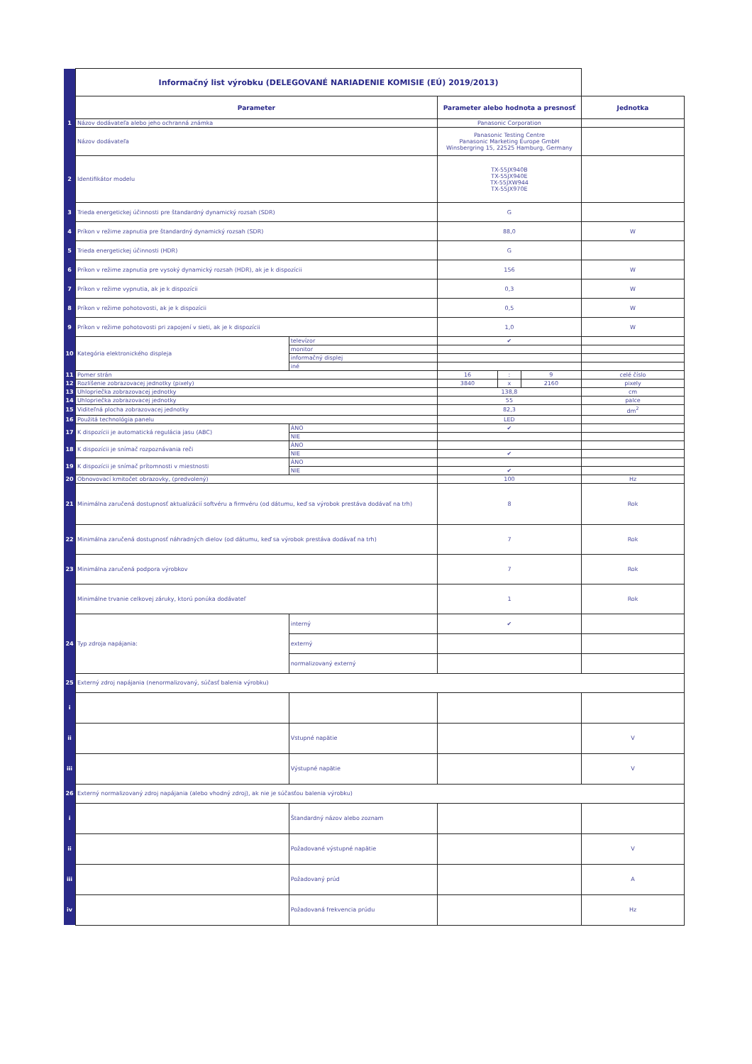| | Informačný list výrobku (DELEGOVANÉ NARIADENIE KOMISIE (EÚ) 2019/2013) | | | | | |
| | Parameter | | Parameter alebo hodnota a presnosť | | | Jednotka |
| 1 | Názov dodávateľa alebo jeho ochranná známka | | Panasonic Corporation | | | |
| | Názov dodávateľa | | Panasonic Testing Centre Panasonic Marketing Europe GmbH Winsbergring 15, 22525 Hamburg, Germany | | | |
| 2 | Identifikátor modelu | | TX-55JX940B TX-55JX940E TX-55JXW944 TX-55JX970E | | | |
| 3 | Trieda energetickej účinnosti pre štandardný dynamický rozsah (SDR) | | G | | | |
| 4 | Príkon v režime zapnutia pre štandardný dynamický rozsah (SDR) | | 88,0 | | | W |
| 5 | Trieda energetickej účinnosti (HDR) | | G | | | |
| 6 | Príkon v režime zapnutia pre vysoký dynamický rozsah (HDR), ak je k dispozícii | | 156 | | | W |
| 7 | Príkon v režime vypnutia, ak je k dispozícii | | 0,3 | | | W |
| 8 | Príkon v režime pohotovosti, ak je k dispozícii | | 0,5 | | | W |
| 9 | Príkon v režime pohotovosti pri zapojení v sieti, ak je k dispozícii | | 1,0 | | | W |
| 10 | Kategória elektronického displeja | televízor | ✔ | | | |
| | | monitor | | | | |
| | | informačný displej | | | | |
| | | iné | | | | |
| 11 | Pomer strán | | 16 | : | 9 | celé číslo |
| 12 | Rozlíšenie zobrazovacej jednotky (pixely) | | 3840 | x | 2160 | pixely |
| 13 | Uhlopriečka zobrazovacej jednotky | | 138,8 | | | cm |
| 14 | Uhlopriečka zobrazovacej jednotky | | 55 | | | palce |
| 15 | Viditeľná plocha zobrazovacej jednotky | | 82,3 | | | dm<sup>2</sup> |
| 16 | Použitá technológia panelu | | LED | | | |
| 17 | K dispozícii je automatická regulácia jasu (ABC) | ÁNO | ✔ | | | |
| | | NIE | | | | |
| 18 | K dispozícii je snímač rozpoznávania reči | ÁNO | | | | |
| | | NIE | ✔ | | | |
| 19 | K dispozícii je snímač prítomnosti v miestnosti | ÁNO | | | | |
| | | NIE | ✔ | | | |
| 20 | Obnovovací kmitočet obrazovky, (predvolený) | | 100 | | | Hz |
| 21 | Minimálna zaručená dostupnosť aktualizácií softvéru a firmvéru (od dátumu, keď sa výrobok prestáva dodávať na trh) | | 8 | | | Rok |
| 22 | Minimálna zaručená dostupnosť náhradných dielov (od dátumu, keď sa výrobok prestáva dodávať na trh) | | 7 | | | Rok |
| 23 | Minimálna zaručená podpora výrobkov | | 7 | | | Rok |
| | Minimálne trvanie celkovej záruky, ktorú ponúka dodávateľ | | 1 | | | Rok |
| 24 | Typ zdroja napájania: | interný | ✔ | | | |
| | | externý | | | | |
| | | normalizovaný externý | | | | |
| 25 | Externý zdroj napájania (nenormalizovaný, súčasť balenia výrobku) | | | | | |
| i | | | | | | |
| ii | | Vstupné napätie | | | | V |
| iii | | Výstupné napätie | | | | V |
| 26 | Externý normalizovaný zdroj napájania (alebo vhodný zdroj), ak nie je súčasťou balenia výrobku) | | | | | |
| i | | Štandardný názov alebo zoznam | | | | |
| ii | | Požadované výstupné napätie | | | | V |
| iii | | Požadovaný prúd | | | | A |
| iv | | Požadovaná frekvencia prúdu | | | | Hz |